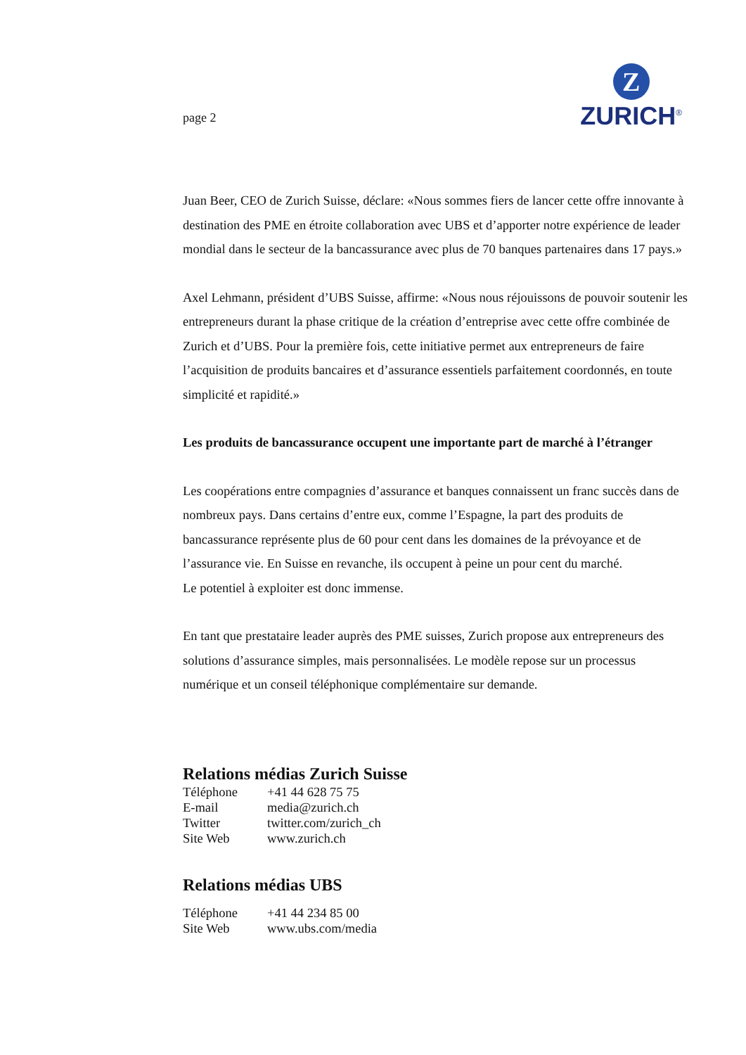page 2
Z
ZURICH<sup>®</sup>
Juan Beer, CEO de Zurich Suisse, déclare: «Nous sommes fiers de lancer cette offre innovante à destination des PME en étroite collaboration avec UBS et d’apporter notre expérience de leader mondial dans le secteur de la bancassurance avec plus de 70 banques partenaires dans 17 pays.»
Axel Lehmann, président d’UBS Suisse, affirme: «Nous nous réjouissons de pouvoir soutenir les entrepreneurs durant la phase critique de la création d’entreprise avec cette offre combinée de Zurich et d’UBS. Pour la première fois, cette initiative permet aux entrepreneurs de faire l’acquisition de produits bancaires et d’assurance essentiels parfaitement coordonnés, en toute simplicité et rapidité.»
Les produits de bancassurance occupent une importante part de marché à l’étranger
Les coopérations entre compagnies d’assurance et banques connaissent un franc succès dans de nombreux pays. Dans certains d’entre eux, comme l’Espagne, la part des produits de bancassurance représente plus de 60 pour cent dans les domaines de la prévoyance et de l’assurance vie. En Suisse en revanche, ils occupent à peine un pour cent du marché.
Le potentiel à exploiter est donc immense.
En tant que prestataire leader auprès des PME suisses, Zurich propose aux entrepreneurs des solutions d’assurance simples, mais personnalisées. Le modèle repose sur un processus numérique et un conseil téléphonique complémentaire sur demande.
Relations médias Zurich Suisse
| Téléphone | +41 44 628 75 75 |
| E-mail | media@zurich.ch |
| Twitter | twitter.com/zurich_ch |
| Site Web | www.zurich.ch |
Relations médias UBS
| Téléphone | +41 44 234 85 00 |
| Site Web | www.ubs.com/media |